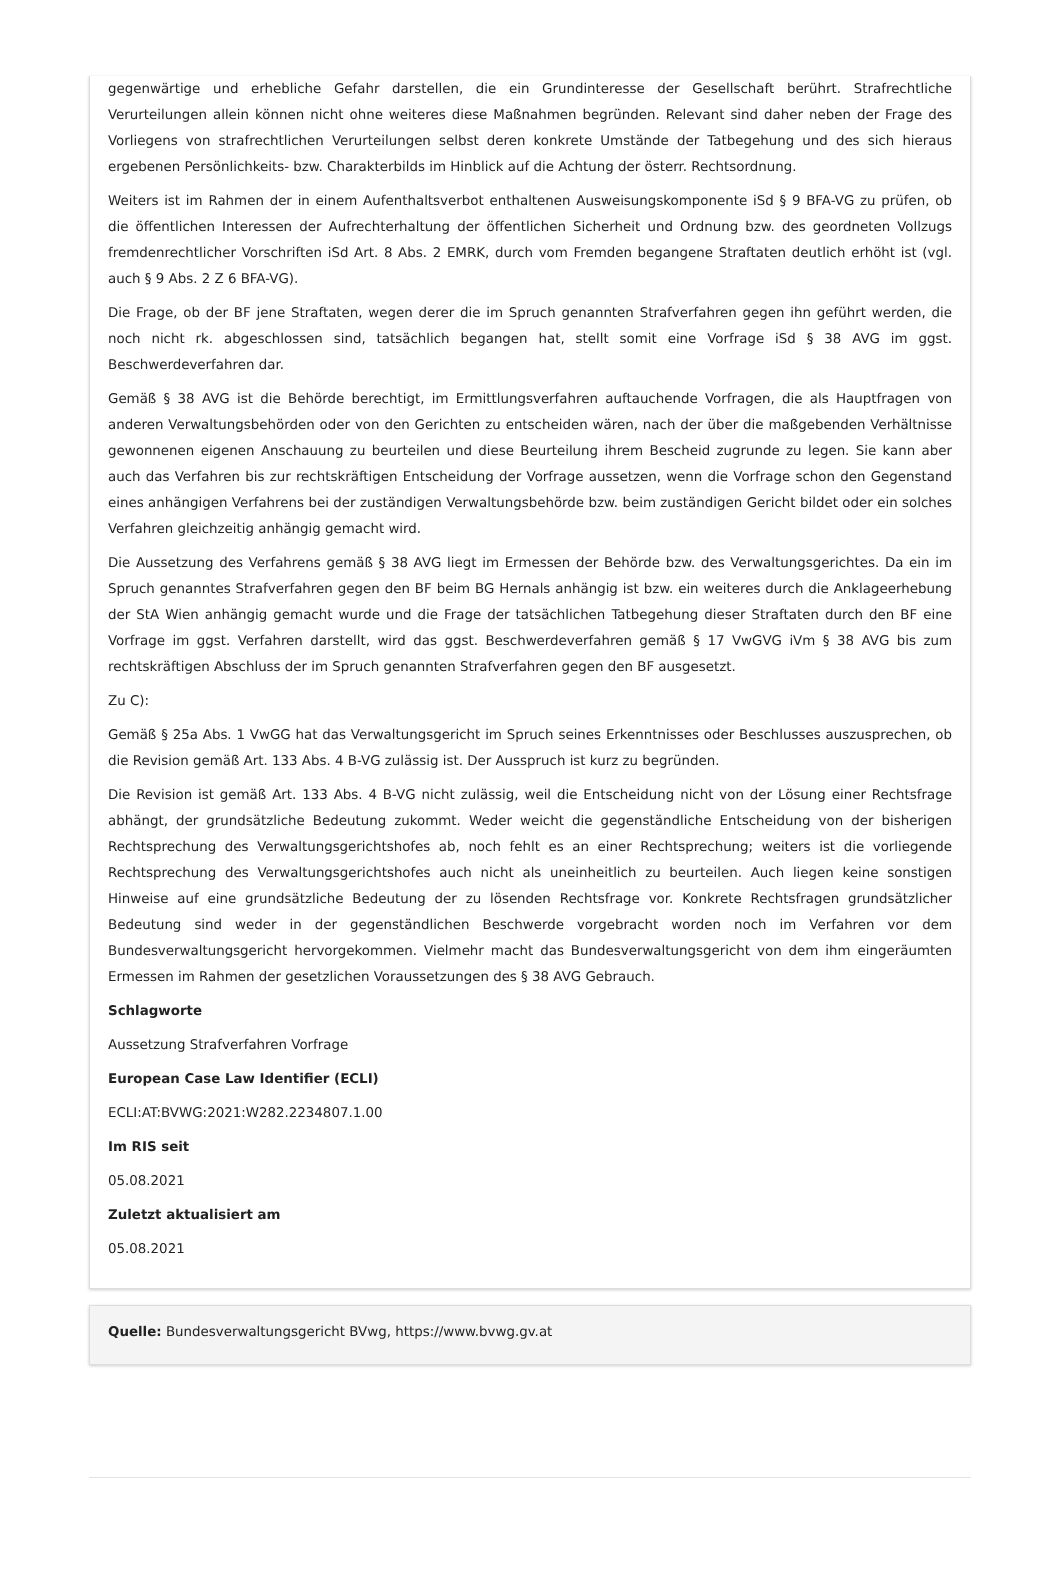gegenwärtige und erhebliche Gefahr darstellen, die ein Grundinteresse der Gesellschaft berührt. Strafrechtliche Verurteilungen allein können nicht ohne weiteres diese Maßnahmen begründen. Relevant sind daher neben der Frage des Vorliegens von strafrechtlichen Verurteilungen selbst deren konkrete Umstände der Tatbegehung und des sich hieraus ergebenen Persönlichkeits- bzw. Charakterbilds im Hinblick auf die Achtung der österr. Rechtsordnung.
Weiters ist im Rahmen der in einem Aufenthaltsverbot enthaltenen Ausweisungskomponente iSd § 9 BFA-VG zu prüfen, ob die öffentlichen Interessen der Aufrechterhaltung der öffentlichen Sicherheit und Ordnung bzw. des geordneten Vollzugs fremdenrechtlicher Vorschriften iSd Art. 8 Abs. 2 EMRK, durch vom Fremden begangene Straftaten deutlich erhöht ist (vgl. auch § 9 Abs. 2 Z 6 BFA-VG).
Die Frage, ob der BF jene Straftaten, wegen derer die im Spruch genannten Strafverfahren gegen ihn geführt werden, die noch nicht rk. abgeschlossen sind, tatsächlich begangen hat, stellt somit eine Vorfrage iSd § 38 AVG im ggst. Beschwerdeverfahren dar.
Gemäß § 38 AVG ist die Behörde berechtigt, im Ermittlungsverfahren auftauchende Vorfragen, die als Hauptfragen von anderen Verwaltungsbehörden oder von den Gerichten zu entscheiden wären, nach der über die maßgebenden Verhältnisse gewonnenen eigenen Anschauung zu beurteilen und diese Beurteilung ihrem Bescheid zugrunde zu legen. Sie kann aber auch das Verfahren bis zur rechtskräftigen Entscheidung der Vorfrage aussetzen, wenn die Vorfrage schon den Gegenstand eines anhängigen Verfahrens bei der zuständigen Verwaltungsbehörde bzw. beim zuständigen Gericht bildet oder ein solches Verfahren gleichzeitig anhängig gemacht wird.
Die Aussetzung des Verfahrens gemäß § 38 AVG liegt im Ermessen der Behörde bzw. des Verwaltungsgerichtes. Da ein im Spruch genanntes Strafverfahren gegen den BF beim BG Hernals anhängig ist bzw. ein weiteres durch die Anklageerhebung der StA Wien anhängig gemacht wurde und die Frage der tatsächlichen Tatbegehung dieser Straftaten durch den BF eine Vorfrage im ggst. Verfahren darstellt, wird das ggst. Beschwerdeverfahren gemäß § 17 VwGVG iVm § 38 AVG bis zum rechtskräftigen Abschluss der im Spruch genannten Strafverfahren gegen den BF ausgesetzt.
Zu C):
Gemäß § 25a Abs. 1 VwGG hat das Verwaltungsgericht im Spruch seines Erkenntnisses oder Beschlusses auszusprechen, ob die Revision gemäß Art. 133 Abs. 4 B-VG zulässig ist. Der Ausspruch ist kurz zu begründen.
Die Revision ist gemäß Art. 133 Abs. 4 B-VG nicht zulässig, weil die Entscheidung nicht von der Lösung einer Rechtsfrage abhängt, der grundsätzliche Bedeutung zukommt. Weder weicht die gegenständliche Entscheidung von der bisherigen Rechtsprechung des Verwaltungsgerichtshofes ab, noch fehlt es an einer Rechtsprechung; weiters ist die vorliegende Rechtsprechung des Verwaltungsgerichtshofes auch nicht als uneinheitlich zu beurteilen. Auch liegen keine sonstigen Hinweise auf eine grundsätzliche Bedeutung der zu lösenden Rechtsfrage vor. Konkrete Rechtsfragen grundsätzlicher Bedeutung sind weder in der gegenständlichen Beschwerde vorgebracht worden noch im Verfahren vor dem Bundesverwaltungsgericht hervorgekommen. Vielmehr macht das Bundesverwaltungsgericht von dem ihm eingeräumten Ermessen im Rahmen der gesetzlichen Voraussetzungen des § 38 AVG Gebrauch.
Schlagworte
Aussetzung Strafverfahren Vorfrage
European Case Law Identifier (ECLI)
ECLI:AT:BVWG:2021:W282.2234807.1.00
Im RIS seit
05.08.2021
Zuletzt aktualisiert am
05.08.2021
Quelle: Bundesverwaltungsgericht BVwg, https://www.bvwg.gv.at